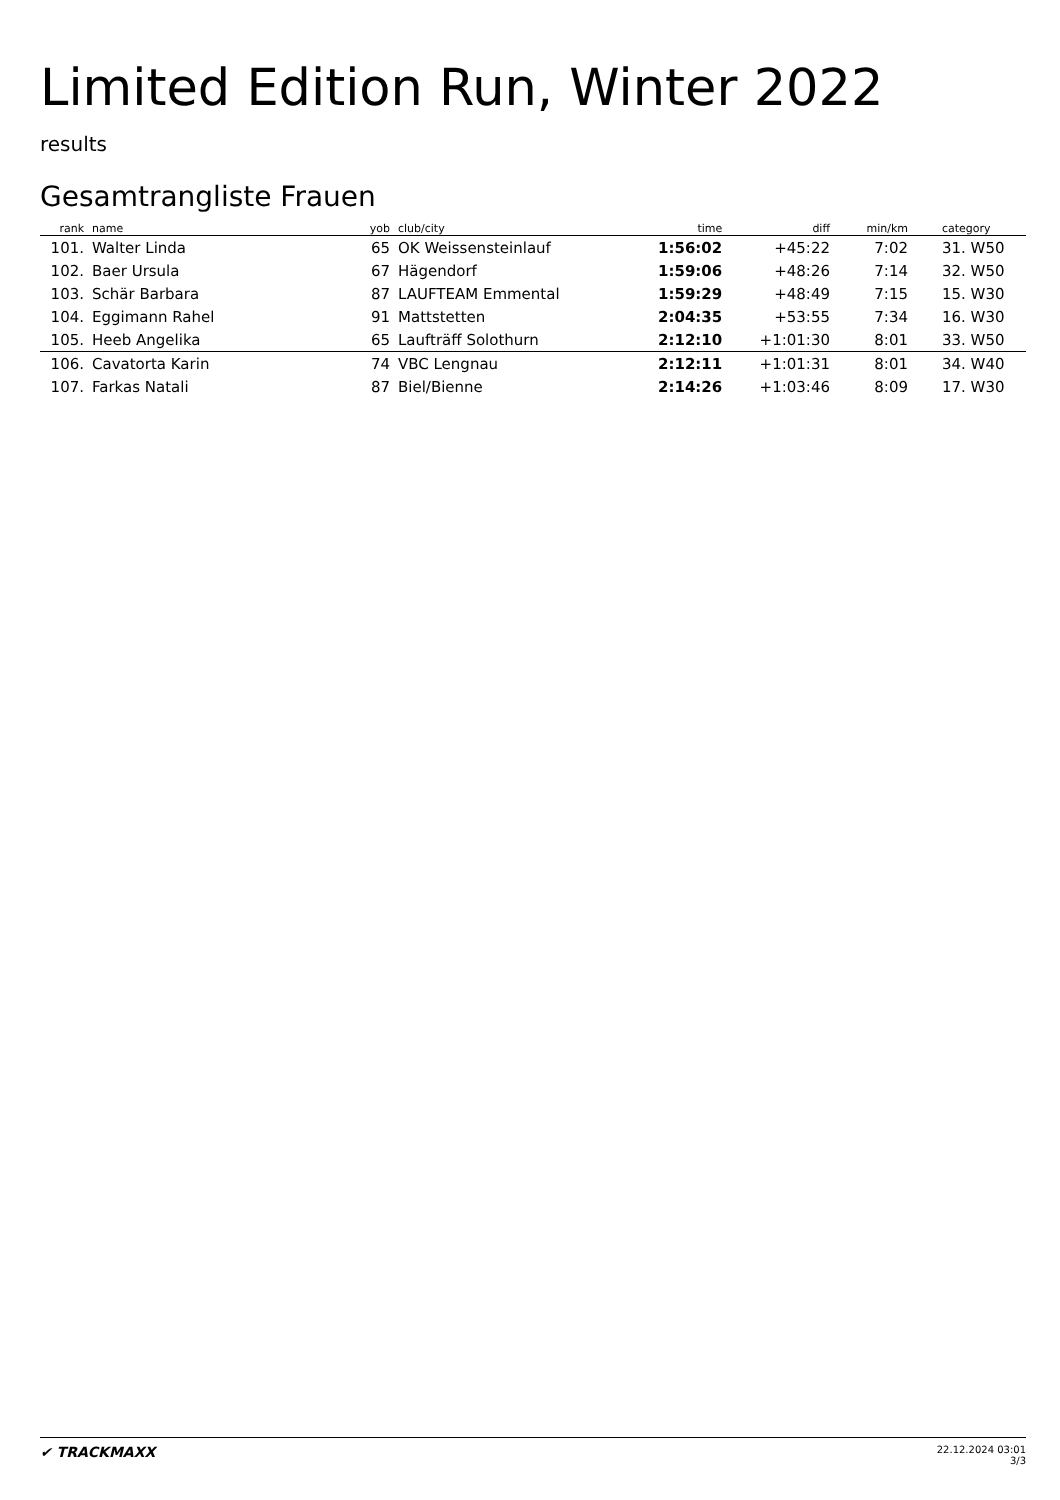Limited Edition Run, Winter 2022
results
Gesamtrangliste Frauen
| rank | name | yob | club/city | time | diff | min/km | category |
| --- | --- | --- | --- | --- | --- | --- | --- |
| 101. | Walter Linda | 65 | OK Weissensteinlauf | 1:56:02 | +45:22 | 7:02 | 31. W50 |
| 102. | Baer Ursula | 67 | Hägendorf | 1:59:06 | +48:26 | 7:14 | 32. W50 |
| 103. | Schär Barbara | 87 | LAUFTEAM Emmental | 1:59:29 | +48:49 | 7:15 | 15. W30 |
| 104. | Eggimann Rahel | 91 | Mattstetten | 2:04:35 | +53:55 | 7:34 | 16. W30 |
| 105. | Heeb Angelika | 65 | Laufträff Solothurn | 2:12:10 | +1:01:30 | 8:01 | 33. W50 |
| 106. | Cavatorta Karin | 74 | VBC Lengnau | 2:12:11 | +1:01:31 | 8:01 | 34. W40 |
| 107. | Farkas Natali | 87 | Biel/Bienne | 2:14:26 | +1:03:46 | 8:09 | 17. W30 |
✔ TRACKMAXX
22.12.2024 03:01
3/3